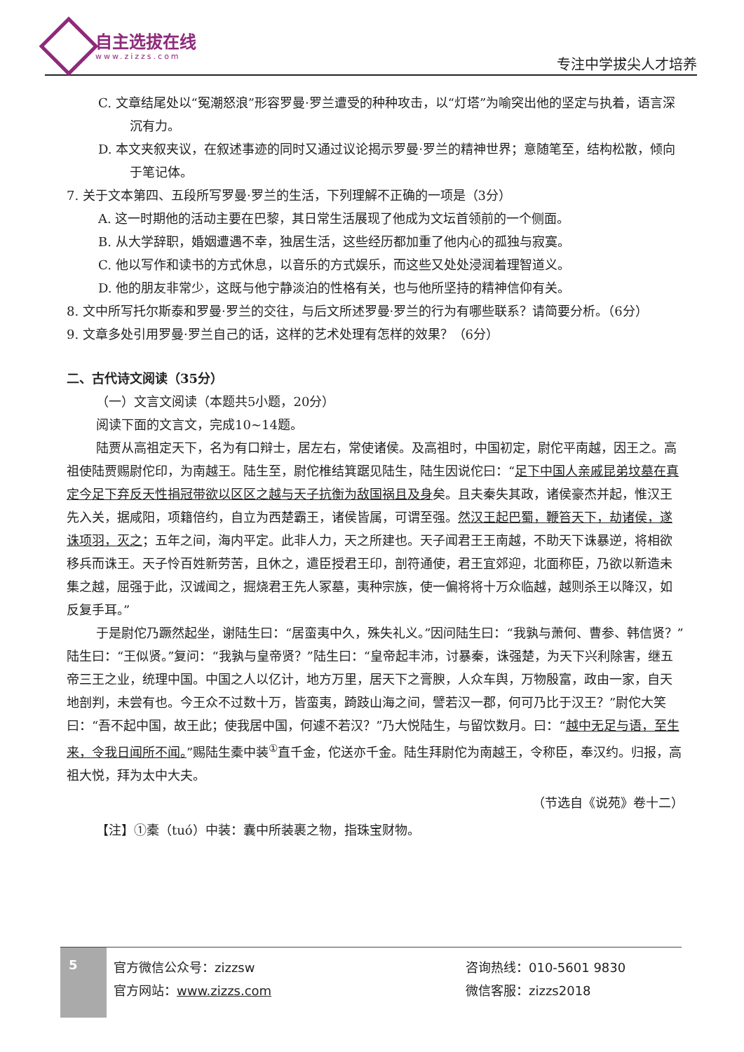自主选拔在线
www.zizzs.com 专注中学拔尖人才培养
C. 文章结尾处以“冤潮怒浪”形容罗曼·罗兰遭受的种种攻击，以“灯塔”为喻突出他的坚定与执着，语言深沉有力。
D. 本文夹叙夹议，在叙述事迹的同时又通过议论揭示罗曼·罗兰的精神世界；意随笔至，结构松散，倾向于笔记体。
7. 关于文本第四、五段所写罗曼·罗兰的生活，下列理解不正确的一项是（3分）
A. 这一时期他的活动主要在巴黎，其日常生活展现了他成为文坛首领前的一个侧面。
B. 从大学辞职，婚姻遭遇不幸，独居生活，这些经历都加重了他内心的孤独与寂寞。
C. 他以写作和读书的方式休息，以音乐的方式娱乐，而这些又处处浸润着理智道义。
D. 他的朋友非常少，这既与他宁静淡泊的性格有关，也与他所坚持的精神信仰有关。
8. 文中所写托尔斯泰和罗曼·罗兰的交往，与后文所述罗曼·罗兰的行为有哪些联系？请简要分析。（6分）
9. 文章多处引用罗曼·罗兰自己的话，这样的艺术处理有怎样的效果？（6分）
二、古代诗文阅读（35分）
（一）文言文阅读（本题共5小题，20分）
阅读下面的文言文，完成10~14题。
陆贾从高祖定天下，名为有口辩士，居左右，常使诸侯。及高祖时，中国初定，尉佗平南越，因王之。高祖使陆贾赐尉佗印，为南越王。陆生至，尉佗椎结箕踞见陆生，陆生因说佗曰：“足下中国人亲戚昆弟坟墓在真定今足下弃反天性捐冠带欲以区区之越与天子抗衡为敌国祸且及身矣。且夫秦失其政，诸侯豪杰并起，惟汉王先入关，据咸阳，项籍倍约，自立为西楚霸王，诸侯皆属，可谓至强。然汉王起巴蜀，鞭笞天下，劫诸侯，遂诛项羽，灭之；五年之间，海内平定。此非人力，天之所建也。天子闻君王王南越，不助天下诛暴逆，将相欲移兵而诛王。天子怜百姓新劳苦，且休之，遣臣授君王印，剖符通使，君王宜郊迎，北面称臣，乃欲以新造未集之越，屈强于此，汉诚闻之，掘烧君王先人冢墓，夷种宗族，使一偏将将十万众临越，越则杀王以降汉，如反复手耳。”
于是尉佗乃蹶然起坐，谢陆生曰：“居蛮夷中久，殊失礼义。”因问陆生曰：“我孰与萧何、曹参、韩信贤？”陆生曰：“王似贤。”复问：“我孰与皇帝贤？”陆生曰：“皇帝起丰沛，讨暴秦，诛强楚，为天下兴利除害，继五帝三王之业，统理中国。中国之人以亿计，地方万里，居天下之膏腴，人众车舆，万物殷富，政由一家，自天地剖判，未尝有也。今王众不过数十万，皆蛮夷，踦跂山海之间，譬若汉一郡，何可乃比于汉王？”尉佗大笑曰：“吾不起中国，故王此；使我居中国，何遽不若汉？”乃大悦陆生，与留饮数月。曰：“越中无足与语，至生来，令我日闻所不闻。”赐陆生橐中装<sup>①</sup>直千金，佗送亦千金。陆生拜尉佗为南越王，令称臣，奉汉约。归报，高祖大悦，拜为太中大夫。
（节选自《说苑》卷十二）
【注】①橐（tuó）中装：囊中所装裹之物，指珠宝财物。
5
官方微信公众号：zizzsw
官方网站：www.zizzs.com
咨询热线：010-5601 9830
微信客服：zizzs2018